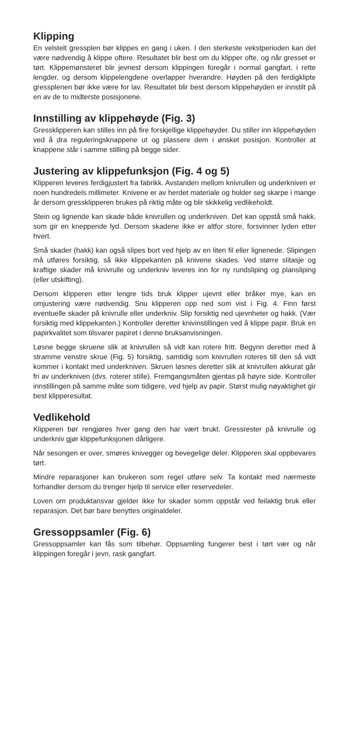Klipping
En velstelt gressplen bør klippes en gang i uken. I den sterkeste vekstperioden kan det være nødvendig å klippe oftere. Resultatet blir best om du klipper ofte, og når gresset er tørt. Klippemønsteret blir jevnest dersom klippingen foregår i normal gangfart, i rette lengder, og dersom klippelengdene overlapper hverandre. Høyden på den ferdigklipte gressplenen bør ikke være for lav. Resultatet blir best dersom klippehøyden er innstilt på en av de to midterste posisjonene.
Innstilling av klippehøyde (Fig. 3)
Gressklipperen kan stilles inn på fire forskjellige klippehøyder. Du stiller inn klippehøyden ved å dra reguleringsknappene ut og plassere dem i ønsket posisjon. Kontroller at knappene står i samme stilling på begge sider.
Justering av klippefunksjon (Fig. 4 og 5)
Klipperen leveres ferdigjustert fra fabrikk. Avstanden mellom knivrullen og underkniven er noen hundredels millimeter. Knivene er av herdet materiale og holder seg skarpe i mange år dersom gressklipperen brukes på riktig måte og blir skikkelig vedlikeholdt.
Stein og lignende kan skade både knivrullen og underkniven. Det kan oppstå små hakk, som gir en kneppende lyd. Dersom skadene ikke er altfor store, forsvinner lyden etter hvert.
Små skader (hakk) kan også slipes bort ved hjelp av en liten fil eller lignenede. Slipingen må utføres forsiktig, så ikke klippekanten på knivene skades. Ved større slitasje og kraftige skader må knivrulle og underkniv leveres inn for ny rundsliping og plansliping (eller utskifting).
Dersom klipperen etter lengre tids bruk klipper ujevnt eller bråker mye, kan en omjustering være nødvendig. Snu klipperen opp ned som vist i Fig. 4. Finn først eventuelle skader på knivrulle eller underkniv. Slip forsiktig ned ujevnheter og hakk. (Vær forsiktig med klippekanten.) Kontroller deretter knivinstillingen ved å klippe papir. Bruk en papirkvalitet som tilsvarer papiret i denne bruksanvisningen.
Løsne begge skruene slik at knivrullen så vidt kan rotere fritt. Begynn deretter med å stramme venstre skrue (Fig. 5) forsiktig, samtidig som knivrullen roteres till den så vidt kommer i kontakt med underkniven. Skruen løsnes deretter slik at knivrullen akkurat går fri av underkniven (dvs. roterer stille). Fremgangsmåten gjentas på høyre side. Kontroller innstillingen på samme måte som tidigere, ved hjelp av papir. Størst mulig nøyaktighet gir best klipperesultat.
Vedlikehold
Klipperen bør rengjøres hver gang den har vært brukt. Gressrester på knivrulle og underkniv gjør klippefunksjonen dårligere.
Når sesongen er over, smøres knivegger og bevegelige deler. Klipperen skal oppbevares tørt.
Mindre reparasjoner kan brukeren som regel utføre selv. Ta kontakt med nærmeste forhandler dersom du trenger hjelp til service eller reservedeler.
Loven om produktansvar gjelder ikke for skader somm oppstår ved feilaktig bruk eller reparasjon. Det bør bare benyttes originaldeler.
Gressoppsamler (Fig. 6)
Gressoppsamler kan fås som tilbehør. Oppsamling fungerer best i tørt vær og når klippingen foregår i jevn, rask gangfart.